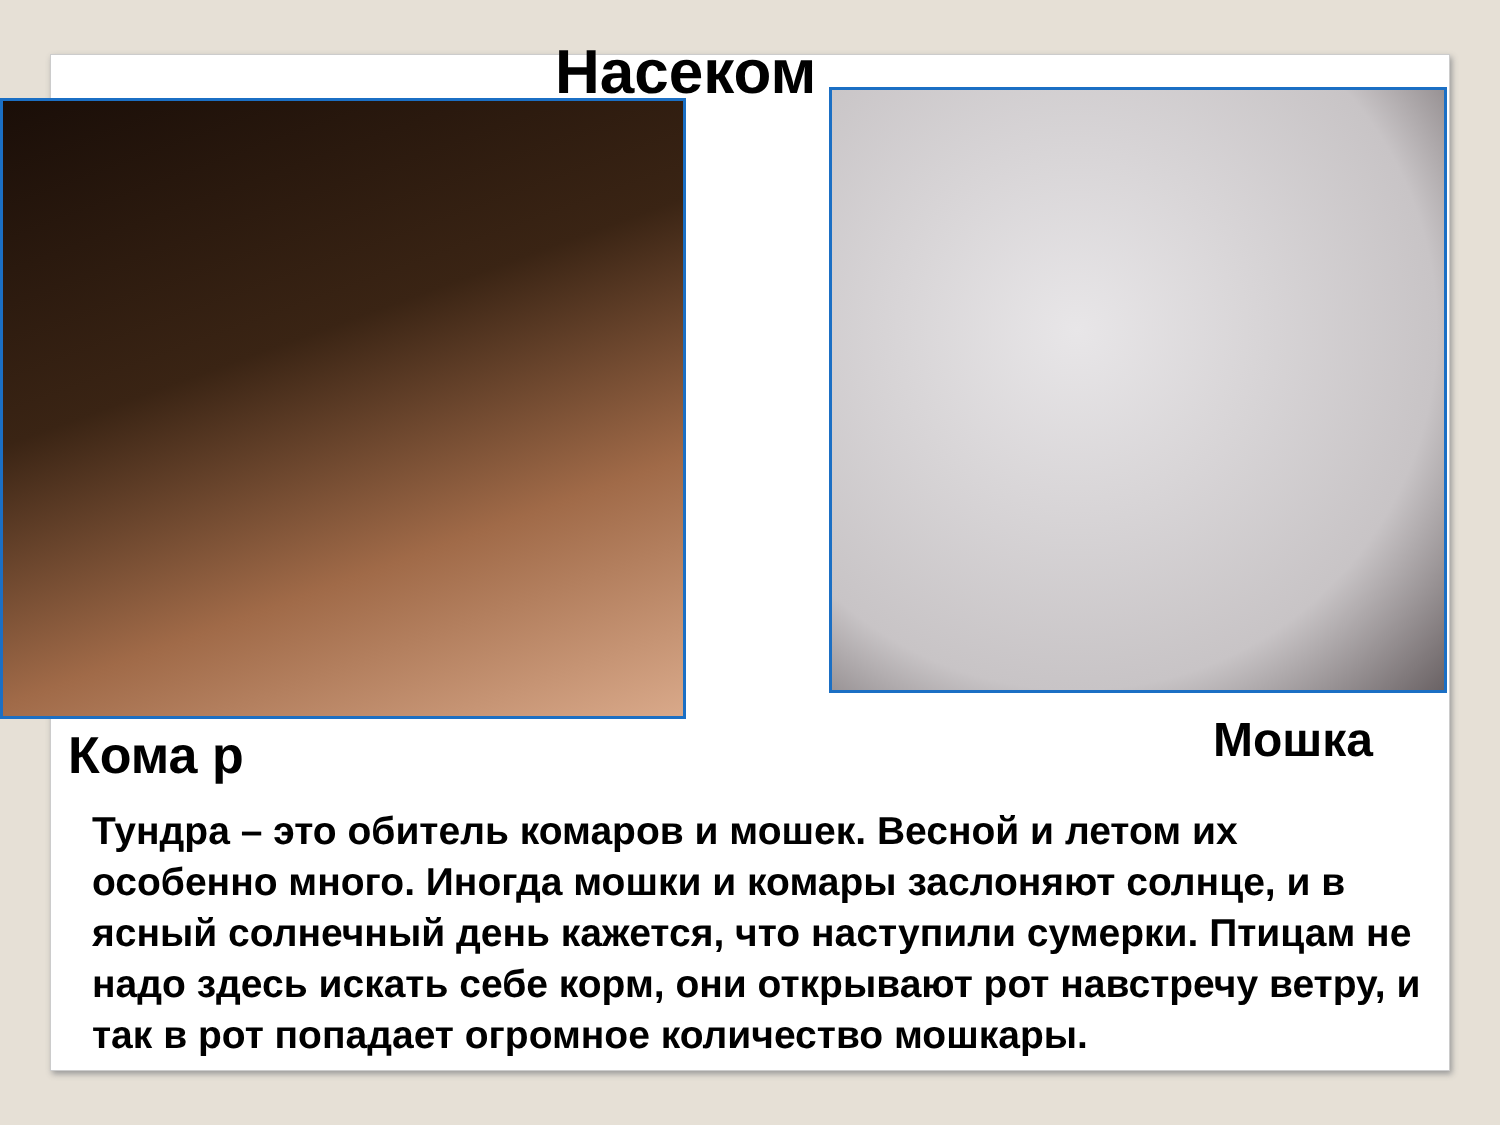Насеком
Кома р Мошка
Тундра – это обитель комаров и мошек. Весной и летом их особенно много. Иногда мошки и комары заслоняют солнце, и в ясный солнечный день кажется, что наступили сумерки. Птицам не надо здесь искать себе корм, они открывают рот навстречу ветру, и так в рот попадает огромное количество мошкары.